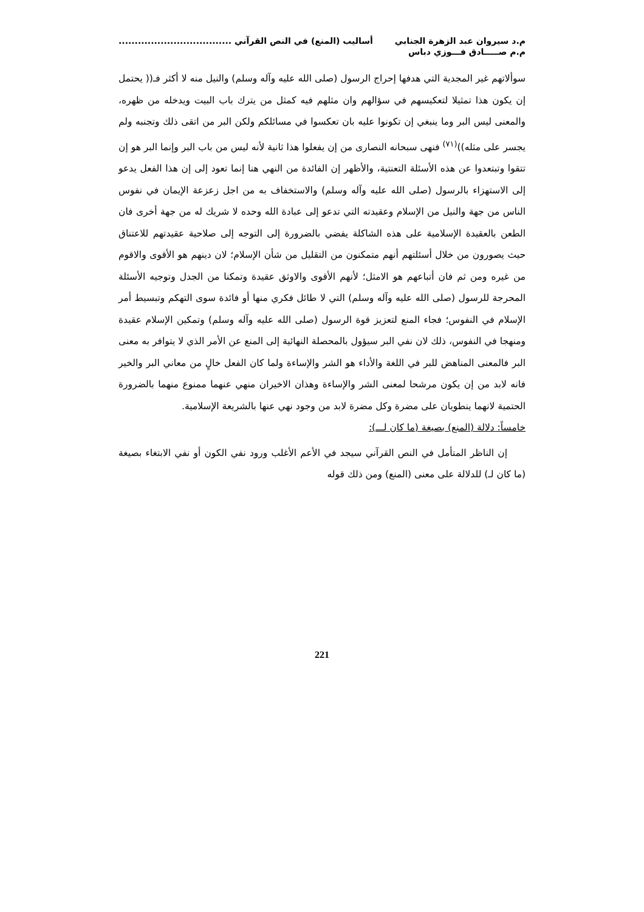م.د سيروان عبد الزهرة الجنابي
م.م صـــــادق فـــوزي دباس
أساليب (المنع) في النص القرآني ...................................
سوألاتهم غير المجدية التي هدفها إحراج الرسول (صلى الله عليه وآله وسلم) والنيل منه لا أكثر فـ(( يحتمل إن يكون هذا تمثيلا لتعكيسهم في سؤالهم وان مثلهم فيه كمثل من يترك باب البيت ويدخله من ظهره، والمعنى ليس البر وما ينبغي إن تكونوا عليه بان تعكسوا في مسائلكم ولكن البر من اتقى ذلك وتجنبه ولم يجسر على مثله))<sup>(٧١)</sup> فنهى سبحانه النصارى من إن يفعلوا هذا ثانية لأنه ليس من باب البر وإنما البر هو إن تتقوا وتبتعدوا عن هذه الأسئلة التعنتية، والأظهر إن الفائدة من النهي هنا إنما تعود إلى إن هذا الفعل يدعو إلى الاستهزاء بالرسول (صلى الله عليه وآله وسلم) والاستخفاف به من اجل زعزعة الإيمان في نفوس الناس من جهة والنيل من الإسلام وعقيدته التي تدعو إلى عبادة الله وحده لا شريك له من جهة أخرى فان الطعن بالعقيدة الإسلامية على هذه الشاكلة يفضي بالضرورة إلى التوجه إلى صلاحية عقيدتهم للاعتناق حيث يصورون من خلال أسئلتهم أنهم متمكنون من التقليل من شأن الإسلام؛ لان دينهم هو الأقوى والاقوم من غيره ومن ثم فان أتباعهم هو الامثل؛ لأنهم الأقوى والاوثق عقيدة وتمكنا من الجدل وتوجيه الأسئلة المحرجة للرسول (صلى الله عليه وآله وسلم) التي لا طائل فكري منها أو فائدة سوى التهكم وتبسيط أمر الإسلام في النفوس؛ فجاء المنع لتعزيز قوة الرسول (صلى الله عليه وآله وسلم) وتمكين الإسلام عقيدة ومنهجا في النفوس، ذلك لان نفي البر سيؤول بالمحصلة النهائية إلى المنع عن الأمر الذي لا يتوافر به معنى البر فالمعنى المناهض للبر في اللغة والأداء هو الشر والإساءة ولما كان الفعل خالٍ من معاني البر والخير فانه لابد من إن يكون مرشحا لمعنى الشر والإساءة وهذان الاخيران منهي عنهما ممنوع منهما بالضرورة الحتمية لانهما ينطويان على مضرة وكل مضرة لابد من وجود نهي عنها بالشريعة الإسلامية.
خامساً: دلالة (المنع) بصيغة (ما كان لـــ):
إن الناظر المتأمل في النص القرآني سيجد في الأعم الأغلب ورود نفي الكون أو نفي الابتغاء بصيغة (ما كان لـ) للدلالة على معنى (المنع) ومن ذلك قوله
221